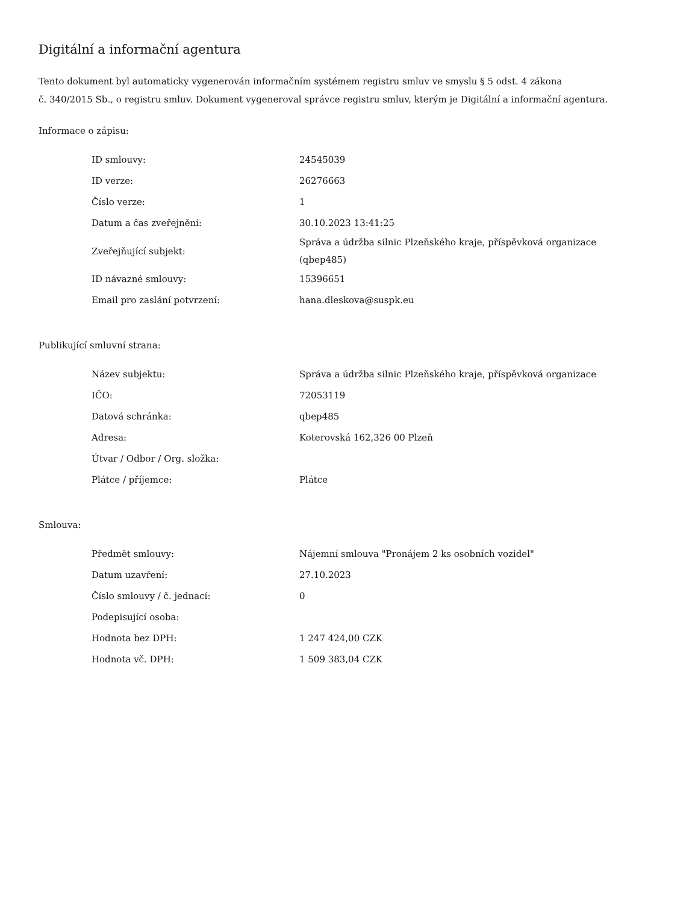Digitální a informační agentura
Tento dokument byl automaticky vygenerován informačním systémem registru smluv ve smyslu § 5 odst. 4 zákona
č. 340/2015 Sb., o registru smluv. Dokument vygeneroval správce registru smluv, kterým je Digitální a informační agentura.
Informace o zápisu:
| ID smlouvy: | 24545039 |
| ID verze: | 26276663 |
| Číslo verze: | 1 |
| Datum a čas zveřejnění: | 30.10.2023 13:41:25 |
| Zveřejňující subjekt: | Správa a údržba silnic Plzeňského kraje, příspěvková organizace (qbep485) |
| ID návazné smlouvy: | 15396651 |
| Email pro zaslání potvrzení: | hana.dleskova@suspk.eu |
Publikující smluvní strana:
| Název subjektu: | Správa a údržba silnic Plzeňského kraje, příspěvková organizace |
| IČO: | 72053119 |
| Datová schránka: | qbep485 |
| Adresa: | Koterovská 162,326 00 Plzeň |
| Útvar / Odbor / Org. složka: | |
| Plátce / příjemce: | Plátce |
Smlouva:
| Předmět smlouvy: | Nájemní smlouva "Pronájem 2 ks osobních vozidel" |
| Datum uzavření: | 27.10.2023 |
| Číslo smlouvy / č. jednací: | 0 |
| Podepisující osoba: | |
| Hodnota bez DPH: | 1 247 424,00 CZK |
| Hodnota vč. DPH: | 1 509 383,04 CZK |